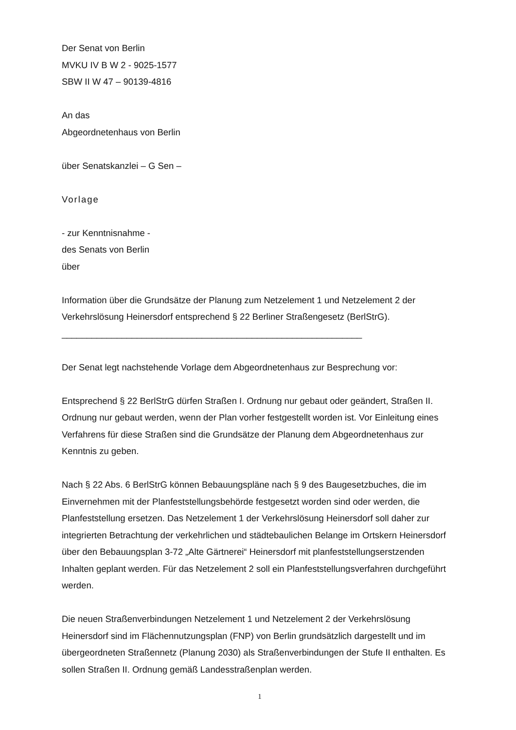Der Senat von Berlin
MVKU IV B W 2 - 9025-1577
SBW II W 47 – 90139-4816
An das
Abgeordnetenhaus von Berlin
über Senatskanzlei – G Sen –
Vorlage
- zur Kenntnisnahme -
des Senats von Berlin
über
Information über die Grundsätze der Planung zum Netzelement 1 und Netzelement 2 der Verkehrslösung Heinersdorf entsprechend § 22 Berliner Straßengesetz (BerlStrG).
____________________________________________________________
Der Senat legt nachstehende Vorlage dem Abgeordnetenhaus zur Besprechung vor:
Entsprechend § 22 BerlStrG dürfen Straßen I. Ordnung nur gebaut oder geändert, Straßen II. Ordnung nur gebaut werden, wenn der Plan vorher festgestellt worden ist. Vor Einleitung eines Verfahrens für diese Straßen sind die Grundsätze der Planung dem Abgeordnetenhaus zur Kenntnis zu geben.
Nach § 22 Abs. 6 BerlStrG können Bebauungspläne nach § 9 des Baugesetzbuches, die im Einvernehmen mit der Planfeststellungsbehörde festgesetzt worden sind oder werden, die Planfeststellung ersetzen. Das Netzelement 1 der Verkehrslösung Heinersdorf soll daher zur integrierten Betrachtung der verkehrlichen und städtebaulichen Belange im Ortskern Heinersdorf über den Bebauungsplan 3-72 „Alte Gärtnerei“ Heinersdorf mit planfeststellungserstzenden Inhalten geplant werden. Für das Netzelement 2 soll ein Planfeststellungsverfahren durchgeführt werden.
Die neuen Straßenverbindungen Netzelement 1 und Netzelement 2 der Verkehrslösung Heinersdorf sind im Flächennutzungsplan (FNP) von Berlin grundsätzlich dargestellt und im übergeordneten Straßennetz (Planung 2030) als Straßenverbindungen der Stufe II enthalten. Es sollen Straßen II. Ordnung gemäß Landesstraßenplan werden.
1